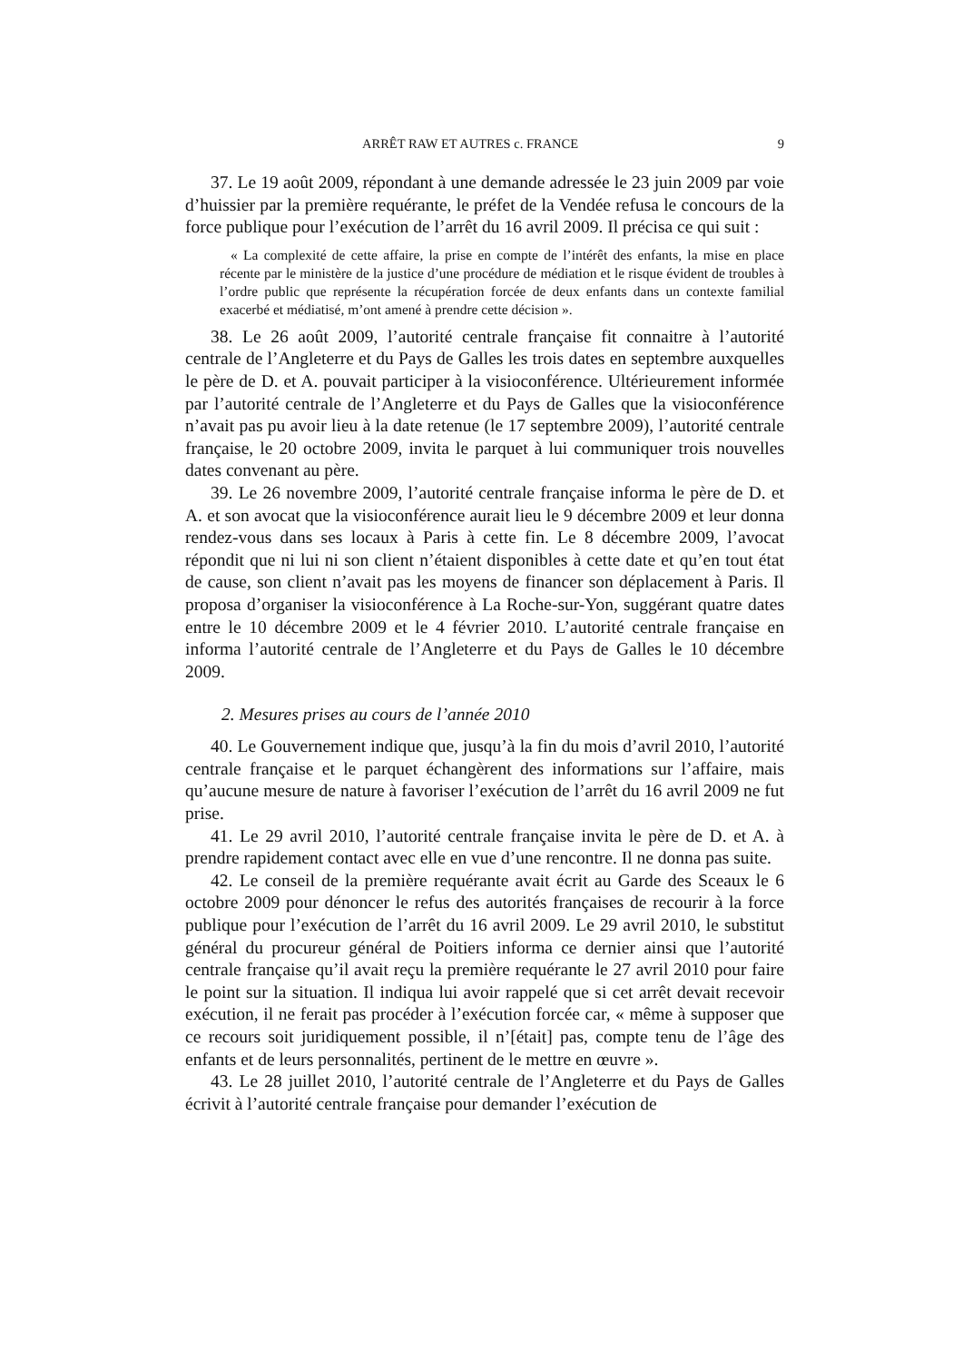ARRÊT RAW ET AUTRES c. FRANCE 9
37. Le 19 août 2009, répondant à une demande adressée le 23 juin 2009 par voie d’huissier par la première requérante, le préfet de la Vendée refusa le concours de la force publique pour l’exécution de l’arrêt du 16 avril 2009. Il précisa ce qui suit :
« La complexité de cette affaire, la prise en compte de l’intérêt des enfants, la mise en place récente par le ministère de la justice d’une procédure de médiation et le risque évident de troubles à l’ordre public que représente la récupération forcée de deux enfants dans un contexte familial exacerbé et médiatisé, m’ont amené à prendre cette décision ».
38. Le 26 août 2009, l’autorité centrale française fit connaitre à l’autorité centrale de l’Angleterre et du Pays de Galles les trois dates en septembre auxquelles le père de D. et A. pouvait participer à la visioconférence. Ultérieurement informée par l’autorité centrale de l’Angleterre et du Pays de Galles que la visioconférence n’avait pas pu avoir lieu à la date retenue (le 17 septembre 2009), l’autorité centrale française, le 20 octobre 2009, invita le parquet à lui communiquer trois nouvelles dates convenant au père.
39. Le 26 novembre 2009, l’autorité centrale française informa le père de D. et A. et son avocat que la visioconférence aurait lieu le 9 décembre 2009 et leur donna rendez-vous dans ses locaux à Paris à cette fin. Le 8 décembre 2009, l’avocat répondit que ni lui ni son client n’étaient disponibles à cette date et qu’en tout état de cause, son client n’avait pas les moyens de financer son déplacement à Paris. Il proposa d’organiser la visioconférence à La Roche-sur-Yon, suggérant quatre dates entre le 10 décembre 2009 et le 4 février 2010. L’autorité centrale française en informa l’autorité centrale de l’Angleterre et du Pays de Galles le 10 décembre 2009.
2. Mesures prises au cours de l’année 2010
40. Le Gouvernement indique que, jusqu’à la fin du mois d’avril 2010, l’autorité centrale française et le parquet échangèrent des informations sur l’affaire, mais qu’aucune mesure de nature à favoriser l’exécution de l’arrêt du 16 avril 2009 ne fut prise.
41. Le 29 avril 2010, l’autorité centrale française invita le père de D. et A. à prendre rapidement contact avec elle en vue d’une rencontre. Il ne donna pas suite.
42. Le conseil de la première requérante avait écrit au Garde des Sceaux le 6 octobre 2009 pour dénoncer le refus des autorités françaises de recourir à la force publique pour l’exécution de l’arrêt du 16 avril 2009. Le 29 avril 2010, le substitut général du procureur général de Poitiers informa ce dernier ainsi que l’autorité centrale française qu’il avait reçu la première requérante le 27 avril 2010 pour faire le point sur la situation. Il indiqua lui avoir rappelé que si cet arrêt devait recevoir exécution, il ne ferait pas procéder à l’exécution forcée car, « même à supposer que ce recours soit juridiquement possible, il n’[était] pas, compte tenu de l’âge des enfants et de leurs personnalités, pertinent de le mettre en œuvre ».
43. Le 28 juillet 2010, l’autorité centrale de l’Angleterre et du Pays de Galles écrivit à l’autorité centrale française pour demander l’exécution de